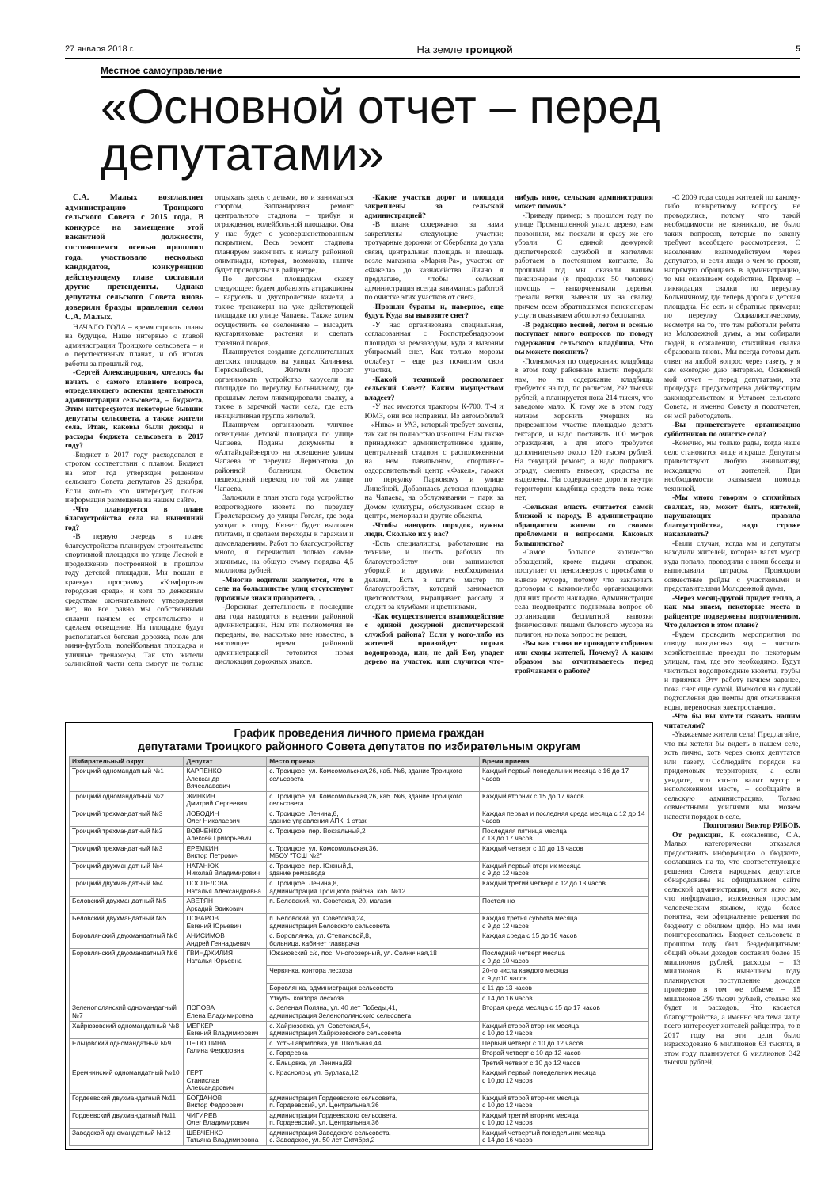27 января 2018 г. На земле троицкой 5
Местное самоуправление
«Основной отчет – перед депутатами»
С.А. Малых возглавляет администрацию Троицкого сельского Совета с 2015 года. В конкурсе на замещение этой вакантной должности, состоявшемся осенью прошлого года, участвовало несколько кандидатов, конкуренцию действующему главе составили другие претенденты. Однако депутаты сельского Совета вновь доверили бразды правления селом С.А. Малых.
НАЧАЛО ГОДА – время строить планы на будущее. Наше интервью с главой администрации Троицкого сельсовета – и о перспективных планах, и об итогах работы за прошлый год.
-Сергей Александрович, хотелось бы начать с самого главного вопроса, определяющего аспекты деятельности администрации сельсовета, – бюджета. Этим интересуются некоторые бывшие депутаты сельсовета, а также жители села. Итак, каковы были доходы и расходы бюджета сельсовета в 2017 году?
-Бюджет в 2017 году расходовался в строгом соответствии с планом. Бюджет на этот год утвержден решением сельского Совета депутатов 26 декабря. Если кого-то это интересует, полная информация размещена на нашем сайте.
-Что планируется в плане благоустройства села на нынешний год?
-В первую очередь в плане благоустройства планируем строительство спортивной площадки по улице Лесной в продолжение построенной в прошлом году детской площадки. Мы вошли в краевую программу «Комфортная городская среда», и хотя по денежным средствам окончательного утверждения нет, но все равно мы собственными силами начнем ее строительство и сделаем освещение. На площадке будут располагаться беговая дорожка, поле для мини-футбола, волейбольная площадка и уличные тренажеры. Так что жители залинейной части села смогут не только отдыхать здесь с детьми, но и заниматься спортом. Запланирован ремонт центрального стадиона – трибун и ограждения, волейбольной площадки. Она у нас будет с усовершенствованным покрытием. Весь ремонт стадиона планируем закончить к началу районной олимпиады, которая, возможно, нынче будет проводиться в райцентре.
По детским площадкам скажу следующее: будем добавлять аттракционы – карусель и двухпролетные качели, а также тренажеры на уже действующей площадке по улице Чапаева. Также хотим осуществить ее озеленение – высадить кустарниковые растения и сделать травяной покров.
Планируется создание дополнительных детских площадок на улицах Калинина, Первомайской. Жители просят организовать устройство карусели на площадке по переулку Больничному, где прошлым летом ликвидировали свалку, а также в заречной части села, где есть инициативная группа жителей.
Планируем организовать уличное освещение детской площадки по улице Чапаева. Поданы документы в «Алтайкрайэнерго» на освещение улицы Чапаева от переулка Лермонтова до районной больницы. Осветим пешеходный переход по той же улице Чапаева.
Заложили в план этого года устройство водоотводного кювета по переулку Пролетарскому до улицы Гоголя, где вода уходит в сгору. Кювет будет выложен плитами, и сделаем переходы к гаражам и домовладениям. Работ по благоустройству много, я перечислил только самые значимые, на общую сумму порядка 4,5 миллиона рублей.
-Многие водители жалуются, что в селе на большинстве улиц отсутствуют дорожные знаки приоритета…
-Дорожная деятельность в последние два года находится в ведении районной администрации. Нам эти полномочия не переданы, но, насколько мне известно, в настоящее время районной администрацией готовится новая дислокация дорожных знаков.
-Какие участки дорог и площади закреплены за сельской администрацией?
-В плане содержания за нами закреплены следующие участки: тротуарные дорожки от Сбербанка до узла связи, центральная площадь и площадь возле магазина «Мария-Ра», участок от «Факела» до казначейства. Лично я предлагаю, чтобы сельская администрация всегда занималась работой по очистке этих участков от снега.
-Прошли бураны и, наверное, еще будут. Куда вы вывозите снег?
-У нас организована специальная, согласованная с Роспотребнадзором площадка за ремзаводом, куда и вывозим убираемый снег. Как только морозы ослабнут – еще раз почистим свои участки.
-Какой техникой располагает сельский Совет? Каким имуществом владеет?
-У нас имеются тракторы К-700, Т-4 и ЮМЗ, они все исправны. Из автомобилей – «Нива» и УАЗ, который требует замены, так как он полностью изношен. Нам также принадлежат административное здание, центральный стадион с расположенным на нем павильоном, спортивно-оздоровительный центр «Факел», гаражи по переулку Парковому и улице Линейной. Добавилась детская площадка на Чапаева, на обслуживании – парк за Домом культуры, обслуживаем сквер в центре, мемориал и другие объекты.
-Чтобы наводить порядок, нужны люди. Сколько их у вас?
-Есть специалисты, работающие на технике, и шесть рабочих по благоустройству – они занимаются уборкой и другими необходимыми делами. Есть в штате мастер по благоустройству, который занимается цветоводством, выращивает рассаду и следит за клумбами и цветниками.
-Как осуществляется взаимодействие с единой дежурной диспетчерской службой района? Если у кого-либо из жителей произойдет порыв водопровода, или, не дай Бог, упадет дерево на участок, или случится что-нибудь иное, сельская администрация может помочь?
-Приведу пример: в прошлом году по улице Промышленной упало дерево, нам позвонили, мы поехали и сразу же его убрали. С единой дежурной диспетчерской службой и жителями работаем в постоянном контакте. За прошлый год мы оказали нашим пенсионерам (в пределах 50 человек) помощь – выкорчевывали деревья, срезали ветви, вывезли их на свалку, причем всем обратившимся пенсионерам услуги оказываем абсолютно бесплатно.
-В редакцию весной, летом и осенью поступает много вопросов по поводу содержания сельского кладбища. Что вы можете пояснить?
-Полномочия по содержанию кладбища в этом году районные власти передали нам, но на содержание кладбища требуется на год, по расчетам, 292 тысячи рублей, а планируется пока 214 тысяч, что заведомо мало. К тому же в этом году начнем хоронить умерших на прирезанном участке площадью девять гектаров, и надо поставить 100 метров ограждения, а для этого требуется дополнительно около 120 тысяч рублей. На текущий ремонт, а надо поправить ограду, сменить вывеску, средства не выделены. На содержание дороги внутри территории кладбища средств пока тоже нет.
-Сельская власть считается самой близкой к народу. В администрацию обращаются жители со своими проблемами и вопросами. Каковых большинство?
-Самое большое количество обращений, кроме выдачи справок, поступает от пенсионеров с просьбами о вывозе мусора, потому что заключать договоры с какими-либо организациями для них просто накладно. Администрация села неоднократно поднимала вопрос об организации бесплатной вывозки физическими лицами бытового мусора на полигон, но пока вопрос не решен.
-Вы как глава не проводите собрания или сходы жителей. Почему? А каким образом вы отчитываетесь перед тройчанами о работе?
График проведения личного приема граждан
депутатами Троицкого районного Совета депутатов по избирательным округам
| Избирательный округ | Депутат | Место приема | Время приема |
| --- | --- | --- | --- |
| Троицкий одномандатный №1 | КАРПЕНКО Александр Вячеславович | с. Троицкое, ул. Комсомольская,26, каб. №6, здание Троицкого сельсовета | Каждый первый понедельник месяца с 16 до 17 часов |
| Троицкий одномандатный №2 | ЖИНКИН Дмитрий Сергеевич | с. Троицкое, ул. Комсомольская,26, каб. №6, здание Троицкого сельсовета | Каждый вторник с 15 до 17 часов |
| Троицкий трехмандатный №3 | ЛОБОДИН Олег Николаевич | с. Троицкое, Ленина,6, здание управления АПК, 1 этаж | Каждая первая и последняя среда месяца с 12 до 14 часов |
| Троицкий трехмандатный №3 | ВОВЧЕНКО Алексей Григорьевич | с. Троицкое, пер. Вокзальный,2 | Последняя пятница месяца с 13 до 17 часов |
| Троицкий трехмандатный №3 | ЕРЕМКИН Виктор Петрович | с. Троицкое, ул. Комсомольская,36, МБОУ "ТСШ №2" | Каждый четверг с 10 до 13 часов |
| Троицкий двухмандатный №4 | НАТАНЮК Николай Владимирович | с. Троицкое, пер. Южный,1, здание ремзавода | Каждый первый вторник месяца с 9 до 12 часов |
| Троицкий двухмандатный №4 | ПОСПЕЛОВА Наталья Александровна | с. Троицкое, Ленина,8, администрация Троицкого района, каб. №12 | Каждый третий четверг с 12 до 13 часов |
| Беловский двухмандатный №5 | АВЕТЯН Аркадий Эдикович | п. Беловский, ул. Советская, 20, магазин | Постоянно |
| Беловский двухмандатный №5 | ПОВАРОВ Евгений Юрьевич | п. Беловский, ул. Советская,24, администрация Беловского сельсовета | Каждая третья суббота месяца с 9 до 12 часов |
| Боровлянский двухмандатный №6 | АНИСИМОВ Андрей Геннадьевич | с. Боровлянка, ул. Степановой,8, больница, кабинет главврача | Каждая среда с 15 до 16 часов |
| Боровлянский двухмандатный №6 | ГВИНДЖИЛИЯ Наталья Юрьевна | Южаковский с/с, пос. Многоозерный, ул. Солнечная,18 | Последний четверг месяца с 9 до 10 часов |
| | | Червянка, контора лесхоза | 20-го числа каждого месяца с 9 до10 часов |
| | | Боровлянка, администрация сельсовета | с 11 до 13 часов |
| | | Уткуль, контора лесхоза | с 14 до 16 часов |
| Зеленополянский одномандатный №7 | ПОПОВА Елена Владимировна | с. Зеленая Поляна, ул. 40 лет Победы,41, администрация Зеленополянского сельсовета | Вторая среда месяца с 15 до 17 часов |
| Хайрюзовский одномандатный №8 | МЕРКЕР Евгений Владимирович | с. Хайрюзовка, ул. Советская,54, администрация Хайрюзовского сельсовета | Каждый второй вторник месяца с 10 до 12 часов |
| Ельцовский одномандатный №9 | ПЕТЮШИНА Галина Федоровна | с. Усть-Гавриловка, ул. Школьная,44 | Первый четверг с 10 до 12 часов |
| | | с. Гордеевка | Второй четверг с 10 до 12 часов |
| | | с. Ельцовка, ул. Ленина,83 | Третий четверг с 10 до 12 часов |
| Еремнинский одномандатный №10 | ГЕРТ Станислав Александрович | с. Краснояры, ул. Бурлака,12 | Каждый первый понедельник месяца с 10 до 12 часов |
| Гордеевский двухмандатный №11 | БОГДАНОВ Виктор Федорович | администрация Гордеевского сельсовета, п. Гордеевский, ул. Центральная,36 | Каждый второй вторник месяца с 10 до 12 часов |
| Гордеевский двухмандатный №11 | ЧИГИРЕВ Олег Владимирович | администрация Гордеевского сельсовета, п. Гордеевский, ул. Центральная,36 | Каждый третий вторник месяца с 10 до 12 часов |
| Заводской одномандатный №12 | ШЕВЧЕНКО Татьяна Владимировна | администрация Заводского сельсовета, с. Заводское, ул. 50 лет Октября,2 | Каждый четвертый понедельник месяца с 14 до 16 часов |
-С 2009 года сходы жителей по какому-либо конкретному вопросу не проводились, потому что такой необходимости не возникало, не было таких вопросов, которые по закону требуют всеобщего рассмотрения. С населением взаимодействуем через депутатов, и если люди о чем-то просят, напрямую обращаясь в администрацию, то мы оказываем содействие. Пример – ликвидация свалки по переулку Больничному, где теперь дорога и детская площадка. Но есть и обратные примеры: по переулку Социалистическому, несмотря на то, что там работали ребята из Молодежной думы, а мы собирали людей, к сожалению, стихийная свалка образована вновь. Мы всегда готовы дать ответ на любой вопрос через газету, у я сам ежегодно даю интервью. Основной мой отчет – перед депутатами, эта процедура предусмотрена действующим законодательством и Уставом сельского Совета, и именно Совету я подотчетен, он мой работодатель.
-Вы приветствуете организацию субботников по очистке села?
-Конечно, мы только рады, когда наше село становится чище и краше. Депутаты приветствуют любую инициативу, исходящую от жителей. При необходимости оказываем помощь техникой.
-Мы много говорим о стихийных свалках, но, может быть, жителей, нарушающих правила благоустройства, надо строже наказывать?
-Были случаи, когда мы и депутаты находили жителей, которые валят мусор куда попало, проводили с ними беседы и выписывали штрафы. Проводили совместные рейды с участковыми и представителями Молодежной думы.
-Через месяц-другой придет тепло, а как мы знаем, некоторые места в райцентре подвержены подтоплениям. Что делается в этом плане?
-Будем проводить мероприятия по отводу паводковых вод – чистить хозяйственные проезды по некоторым улицам, там, где это необходимо. Будут чиститься водопроводные кюветы, трубы и приямки. Эту работу начнем заранее, пока снег еще сухой. Имеются на случай подтопления две помпы для откачивания воды, переносная электростанция.
-Что бы вы хотели сказать нашим читателям?
-Уважаемые жители села! Предлагайте, что вы хотели бы видеть в нашем селе, хоть лично, хоть через своих депутатов или газету. Соблюдайте порядок на придомовых территориях, а если увидите, что кто-то валит мусор в неположенном месте, – сообщайте в сельскую администрацию. Только совместными усилиями мы можем навести порядок в селе.
Подготовил Виктор РЯБОВ.
От редакции. К сожалению, С.А. Малых категорически отказался предоставить информацию о бюджете, сославшись на то, что соответствующие решения Совета народных депутатов обнародованы на официальном сайте сельской администрации, хотя ясно же, что информация, изложенная простым человеческим языком, куда более понятна, чем официальные решения по бюджету с обилием цифр. Но мы ими поинтересовались. Бюджет сельсовета в прошлом году был бездефицитным: общий объем доходов составил более 15 миллионов рублей, расходы – 13 миллионов. В нынешнем году планируется поступление доходов примерно в том же объеме – 15 миллионов 299 тысяч рублей, столько же будет и расходов. Что касается благоустройства, а именно эта тема чаще всего интересует жителей райцентра, то в 2017 году на эти цели было израсходовано 6 миллионов 63 тысячи, в этом году планируется 6 миллионов 342 тысячи рублей.